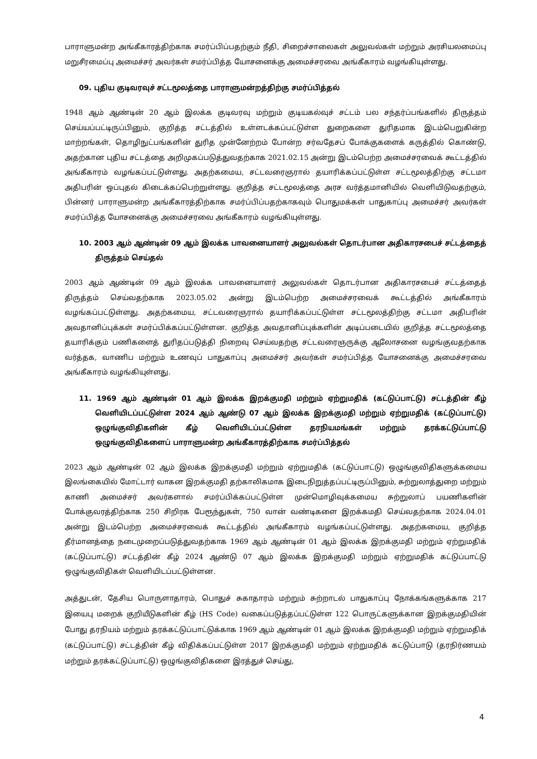பாராளுமன்ற அங்கீகாரத்திற்காக சமர்ப்பிப்பதற்கும் நீதி, சிறைச்சாலைகள் அலுவல்கள் மற்றும் அரசியலமைப்பு மறுசீரமைப்பு அமைச்சர் அவர்கள் சமர்ப்பித்த யோசனைக்கு அமைச்சரவை அங்கீகாரம் வழங்கியுள்ளது.
09. புதிய குடிவரவுச் சட்டமூலத்தை பாராளுமன்றத்திற்கு சமர்ப்பித்தல்
1948 ஆம் ஆண்டின் 20 ஆம் இலக்க குடிவரவு மற்றும் குடியகல்வுச் சட்டம் பல சந்தர்ப்பங்களில் திருத்தம் செய்யப்பட்டிருப்பினும், குறித்த சட்டத்தில் உள்ளடக்கப்பட்டுள்ள துறைகளை துரிதமாக இடம்பெறுகின்ற மாற்றங்கள், தொழிநுட்பங்களின் துரித முன்னேற்றம் போன்ற சர்வதேசப் போக்குகளைக் கருத்தில் கொண்டு, அதற்கான புதிய சட்டத்தை அறிமுகப்படுத்துவதற்காக 2021.02.15 அன்று இடம்பெற்ற அமைச்சரவைக் கூட்டத்தில் அங்கீகாரம் வழங்கப்பட்டுள்ளது. அதற்கமைய, சட்டவரைஞரால் தயாரிக்கப்பட்டுள்ள சட்டமூலத்திற்கு சட்டமா அதிபரின் ஒப்புதல் கிடைக்கப்பெற்றுள்ளது. குறித்த சட்டமூலத்தை அரச வர்த்தமானியில் வெளியிடுவதற்கும், பின்னர் பாராளுமன்ற அங்கீகாரத்திற்காக சமர்ப்பிப்பதற்காகவும் பொதுமக்கள் பாதுகாப்பு அமைச்சர் அவர்கள் சமர்ப்பித்த யோசனைக்கு அமைச்சரவை அங்கீகாரம் வழங்கியுள்ளது.
10. 2003 ஆம் ஆண்டின் 09 ஆம் இலக்க பாவனையாளர் அலுவல்கள் தொடர்பான அதிகாரசபைச் சட்டத்தைத் திருத்தம் செய்தல்
2003 ஆம் ஆண்டின் 09 ஆம் இலக்க பாவனையாளர் அலுவல்கள் தொடர்பான அதிகாரசபைச் சட்டத்தைத் திருத்தம் செய்வதற்காக 2023.05.02 அன்று இடம்பெற்ற அமைச்சரவைக் கூட்டத்தில் அங்கீகாரம் வழங்கப்பட்டுள்ளது. அதற்கமைய, சட்டவரைஞரால் தயாரிக்கப்பட்டுள்ள சட்டமூலத்திற்கு சட்டமா அதிபரின் அவதானிப்புக்கள் சமர்ப்பிக்கப்பட்டுள்ளன. குறித்த அவதானிப்புக்களின் அடிப்படையில் குறித்த சட்டமூலத்தை தயாரிக்கும் பணிகளைத் துரிதப்படுத்தி நிறைவு செய்வதற்கு சட்டவரைஞருக்கு ஆலோசனை வழங்குவதற்காக வர்த்தக, வாணிப மற்றும் உணவுப் பாதுகாப்பு அமைச்சர் அவர்கள் சமர்ப்பித்த யோசனைக்கு அமைச்சரவை அங்கீகாரம் வழங்கியுள்ளது.
11. 1969 ஆம் ஆண்டின் 01 ஆம் இலக்க இறக்குமதி மற்றும் ஏற்றுமதிக் (கட்டுப்பாட்டு) சட்டத்தின் கீழ் வெளியிடப்பட்டுள்ள 2024 ஆம் ஆண்டு 07 ஆம் இலக்க இறக்குமதி மற்றும் ஏற்றுமதிக் (கட்டுப்பாட்டு) ஒழுங்குவிதிகளின் கீழ் வெளியிடப்பட்டுள்ள தரநியமங்கள் மற்றும் தரக்கட்டுப்பாட்டு ஒழுங்குவிதிகளைப் பாராளுமன்ற அங்கீகாரத்திற்காக சமர்ப்பித்தல்
2023 ஆம் ஆண்டின் 02 ஆம் இலக்க இறக்குமதி மற்றும் ஏற்றுமதிக் (கட்டுப்பாட்டு) ஒழுங்குவிதிகளுக்கமைய இலங்கையில் மோட்டார் வாகன இறக்குமதி தற்காலிகமாக இடைநிறுத்தப்பட்டிருப்பினும், சுற்றுலாத்துறை மற்றும் காணி அமைச்சர் அவர்களால் சமர்ப்பிக்கப்பட்டுள்ள முன்மொழிவுக்கமைய சுற்றுலாப் பயணிகளின் போக்குவரத்திற்காக 250 சிறிரக பேரூந்துகள், 750 வான் வண்டிகளை இறக்கமதி செய்வதற்காக 2024.04.01 அன்று இடம்பெற்ற அமைச்சரவைக் கூட்டத்தில் அங்கீகாரம் வழங்கப்பட்டுள்ளது. அதற்கமைய, குறித்த தீர்மானத்தை நடைமுறைப்படுத்துவதற்காக 1969 ஆம் ஆண்டின் 01 ஆம் இலக்க இறக்குமதி மற்றும் ஏற்றுமதிக் (கட்டுப்பாட்டு) சட்டத்தின் கீழ் 2024 ஆண்டு 07 ஆம் இலக்க இறக்குமதி மற்றும் ஏற்றுமதிக் கட்டுப்பாட்டு ஒழுங்குவிதிகள் வெளியிடப்பட்டுள்ளன.
அத்துடன், தேசிய பொருளாதாரம், பொதுச் சுகாதாரம் மற்றும் சுற்றாடல் பாதுகாப்பு நோக்கங்களுக்காக 217 இயைபு மறைக் குறியீடுகளின் கீழ் (HS Code) வகைப்படுத்தப்பட்டுள்ள 122 பொருட்களுக்கான இறக்குமதியின் போது தரநியம் மற்றும் தரக்கட்டுப்பாட்டுக்காக 1969 ஆம் ஆண்டின் 01 ஆம் இலக்க இறக்குமதி மற்றும் ஏற்றுமதிக் (கட்டுப்பாட்டு) சட்டத்தின் கீழ் விதிக்கப்பட்டுள்ள 2017 இறக்குமதி மற்றும் ஏற்றுமதிக் கட்டுப்பாடு (தரநிர்ணயம் மற்றும் தரக்கட்டுப்பாட்டு) ஒழுங்குவிதிகளை இரத்துச் செய்து,
4